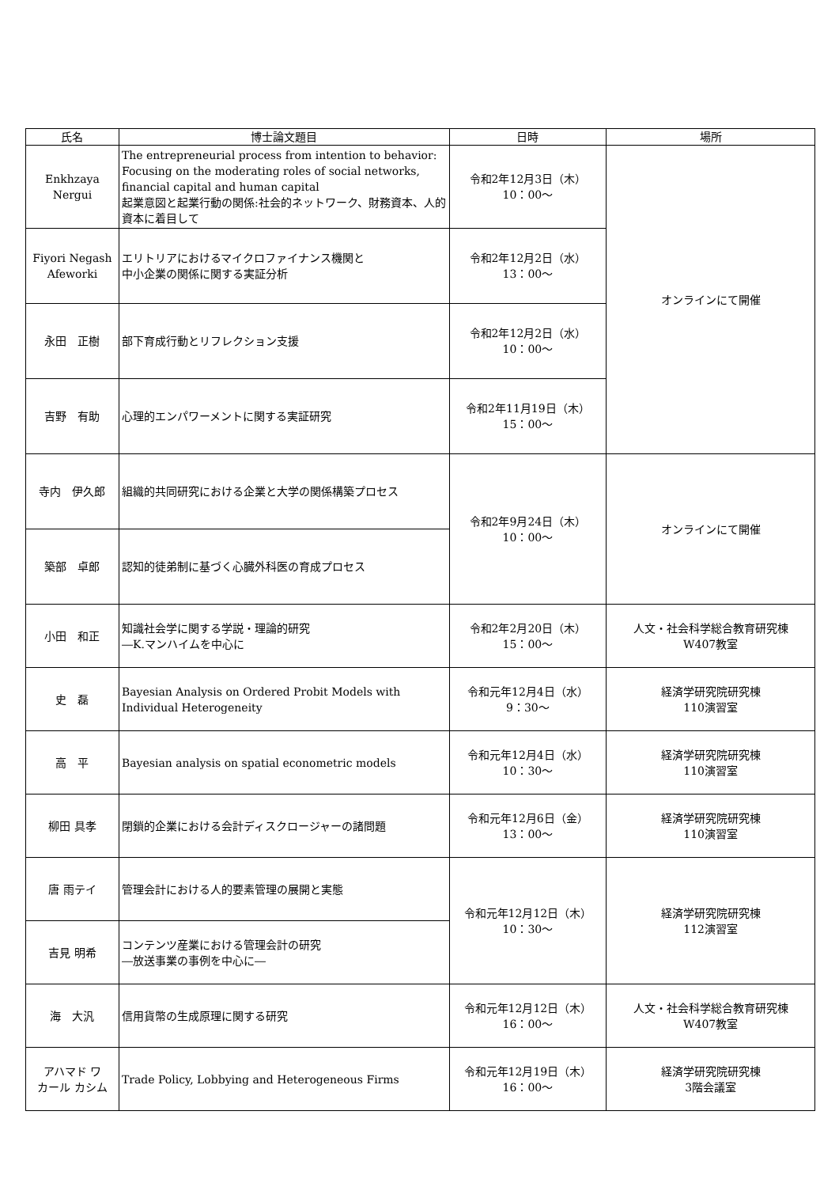| 氏名 | 博士論文題目 | 日時 | 場所 |
| --- | --- | --- | --- |
| Enkhzaya Nergui | The entrepreneurial process from intention to behavior: Focusing on the moderating roles of social networks, financial capital and human capital 起業意図と起業行動の関係:社会的ネットワーク、財務資本、人的資本に着目して | 令和2年12月3日（木） 10：00～ | オンラインにて開催 |
| Fiyori Negash Afeworki | エリトリアにおけるマイクロファイナンス機関と 中小企業の関係に関する実証分析 | 令和2年12月2日（水） 13：00～ | |
| 永田 正樹 | 部下育成行動とリフレクション支援 | 令和2年12月2日（水） 10：00～ | |
| 吉野 有助 | 心理的エンパワーメントに関する実証研究 | 令和2年11月19日（木） 15：00～ | |
| 寺内 伊久郎 | 組織的共同研究における企業と大学の関係構築プロセス | 令和2年9月24日（木） 10：00～ | オンラインにて開催 |
| 築部 卓郎 | 認知的徒弟制に基づく心臓外科医の育成プロセス | | |
| 小田 和正 | 知識社会学に関する学説・理論的研究 ―K.マンハイムを中心に | 令和2年2月20日（木） 15：00～ | 人文・社会科学総合教育研究棟 W407教室 |
| 史 磊 | Bayesian Analysis on Ordered Probit Models with Individual Heterogeneity | 令和元年12月4日（水） 9：30～ | 経済学研究院研究棟 110演習室 |
| 高 平 | Bayesian analysis on spatial econometric models | 令和元年12月4日（水） 10：30～ | 経済学研究院研究棟 110演習室 |
| 柳田 具孝 | 閉鎖的企業における会計ディスクロージャーの諸問題 | 令和元年12月6日（金） 13：00～ | 経済学研究院研究棟 110演習室 |
| 唐 雨テイ | 管理会計における人的要素管理の展開と実態 | 令和元年12月12日（木） 10：30～ | 経済学研究院研究棟 112演習室 |
| 吉見 明希 | コンテンツ産業における管理会計の研究 ―放送事業の事例を中心に― | | |
| 海 大汎 | 信用貨幣の生成原理に関する研究 | 令和元年12月12日（木） 16：00～ | 人文・社会科学総合教育研究棟 W407教室 |
| アハマド ワ カール カシム | Trade Policy, Lobbying and Heterogeneous Firms | 令和元年12月19日（木） 16：00～ | 経済学研究院研究棟 3階会議室 |